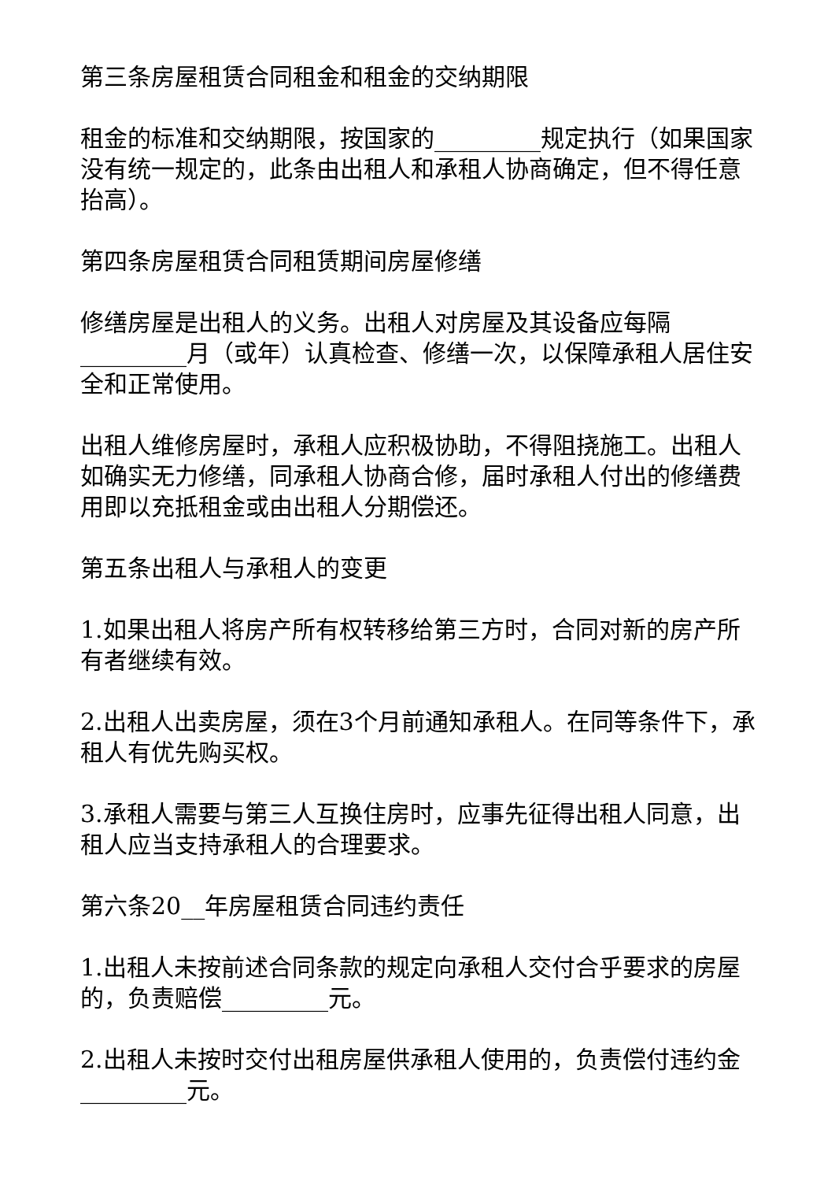第三条房屋租赁合同租金和租金的交纳期限
租金的标准和交纳期限，按国家的_________规定执行（如果国家没有统一规定的，此条由出租人和承租人协商确定，但不得任意抬高）。
第四条房屋租赁合同租赁期间房屋修缮
修缮房屋是出租人的义务。出租人对房屋及其设备应每隔_________月（或年）认真检查、修缮一次，以保障承租人居住安全和正常使用。
出租人维修房屋时，承租人应积极协助，不得阻挠施工。出租人如确实无力修缮，同承租人协商合修，届时承租人付出的修缮费用即以充抵租金或由出租人分期偿还。
第五条出租人与承租人的变更
1.如果出租人将房产所有权转移给第三方时，合同对新的房产所有者继续有效。
2.出租人出卖房屋，须在3个月前通知承租人。在同等条件下，承租人有优先购买权。
3.承租人需要与第三人互换住房时，应事先征得出租人同意，出租人应当支持承租人的合理要求。
第六条20__年房屋租赁合同违约责任
1.出租人未按前述合同条款的规定向承租人交付合乎要求的房屋的，负责赔偿_________元。
2.出租人未按时交付出租房屋供承租人使用的，负责偿付违约金_________元。